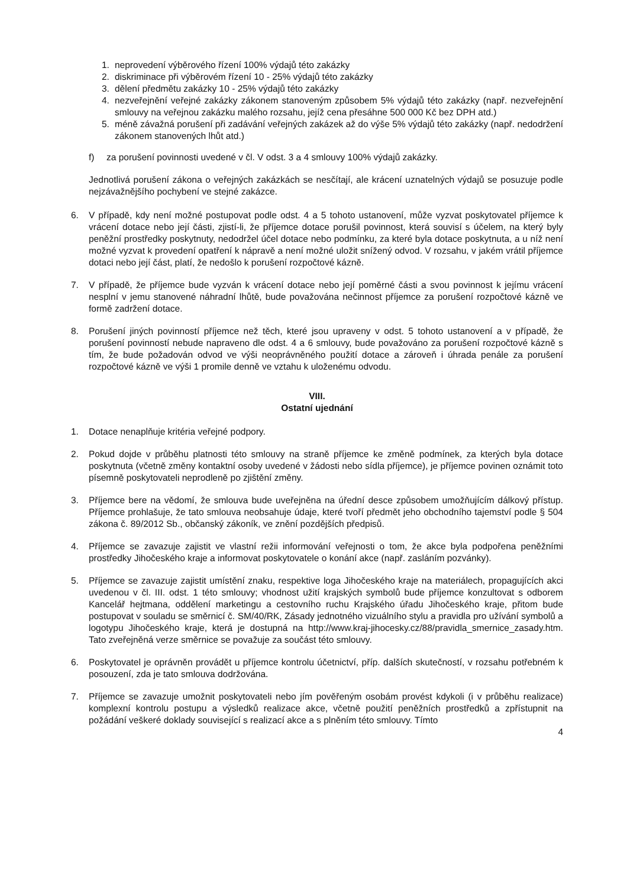1. neprovedení výběrového řízení 100% výdajů této zakázky
2. diskriminace při výběrovém řízení 10 - 25% výdajů této zakázky
3. dělení předmětu zakázky 10 - 25% výdajů této zakázky
4. nezveřejnění veřejné zakázky zákonem stanoveným způsobem 5% výdajů této zakázky (např. nezveřejnění smlouvy na veřejnou zakázku malého rozsahu, jejíž cena přesáhne 500 000 Kč bez DPH atd.)
5. méně závažná porušení při zadávání veřejných zakázek až do výše 5% výdajů této zakázky (např. nedodržení zákonem stanovených lhůt atd.)
f) za porušení povinnosti uvedené v čl. V odst. 3 a 4 smlouvy 100% výdajů zakázky.
Jednotlivá porušení zákona o veřejných zakázkách se nesčítají, ale krácení uznatelných výdajů se posuzuje podle nejzávažnějšího pochybení ve stejné zakázce.
6. V případě, kdy není možné postupovat podle odst. 4 a 5 tohoto ustanovení, může vyzvat poskytovatel příjemce k vrácení dotace nebo její části, zjistí-li, že příjemce dotace porušil povinnost, která souvisí s účelem, na který byly peněžní prostředky poskytnuty, nedodržel účel dotace nebo podmínku, za které byla dotace poskytnuta, a u níž není možné vyzvat k provedení opatření k nápravě a není možné uložit snížený odvod. V rozsahu, v jakém vrátil příjemce dotaci nebo její část, platí, že nedošlo k porušení rozpočtové kázně.
7. V případě, že příjemce bude vyzván k vrácení dotace nebo její poměrné části a svou povinnost k jejímu vrácení nesplní v jemu stanovené náhradní lhůtě, bude považována nečinnost příjemce za porušení rozpočtové kázně ve formě zadržení dotace.
8. Porušení jiných povinností příjemce než těch, které jsou upraveny v odst. 5 tohoto ustanovení a v případě, že porušení povinností nebude napraveno dle odst. 4 a 6 smlouvy, bude považováno za porušení rozpočtové kázně s tím, že bude požadován odvod ve výši neoprávněného použití dotace a zároveň i úhrada penále za porušení rozpočtové kázně ve výši 1 promile denně ve vztahu k uloženému odvodu.
VIII.
Ostatní ujednání
1. Dotace nenaplňuje kritéria veřejné podpory.
2. Pokud dojde v průběhu platnosti této smlouvy na straně příjemce ke změně podmínek, za kterých byla dotace poskytnuta (včetně změny kontaktní osoby uvedené v žádosti nebo sídla příjemce), je příjemce povinen oznámit toto písemně poskytovateli neprodleně po zjištění změny.
3. Příjemce bere na vědomí, že smlouva bude uveřejněna na úřední desce způsobem umožňujícím dálkový přístup. Příjemce prohlašuje, že tato smlouva neobsahuje údaje, které tvoří předmět jeho obchodního tajemství podle § 504 zákona č. 89/2012 Sb., občanský zákoník, ve znění pozdějších předpisů.
4. Příjemce se zavazuje zajistit ve vlastní režii informování veřejnosti o tom, že akce byla podpořena peněžními prostředky Jihočeského kraje a informovat poskytovatele o konání akce (např. zasláním pozvánky).
5. Příjemce se zavazuje zajistit umístění znaku, respektive loga Jihočeského kraje na materiálech, propagujících akci uvedenou v čl. III. odst. 1 této smlouvy; vhodnost užití krajských symbolů bude příjemce konzultovat s odborem Kancelář hejtmana, oddělení marketingu a cestovního ruchu Krajského úřadu Jihočeského kraje, přitom bude postupovat v souladu se směrnicí č. SM/40/RK, Zásady jednotného vizuálního stylu a pravidla pro užívání symbolů a logotypu Jihočeského kraje, která je dostupná na http://www.kraj-jihocesky.cz/88/pravidla_smernice_zasady.htm. Tato zveřejněná verze směrnice se považuje za součást této smlouvy.
6. Poskytovatel je oprávněn provádět u příjemce kontrolu účetnictví, příp. dalších skutečností, v rozsahu potřebném k posouzení, zda je tato smlouva dodržována.
7. Příjemce se zavazuje umožnit poskytovateli nebo jím pověřeným osobám provést kdykoli (i v průběhu realizace) komplexní kontrolu postupu a výsledků realizace akce, včetně použití peněžních prostředků a zpřístupnit na požádání veškeré doklady související s realizací akce a s plněním této smlouvy. Tímto
4